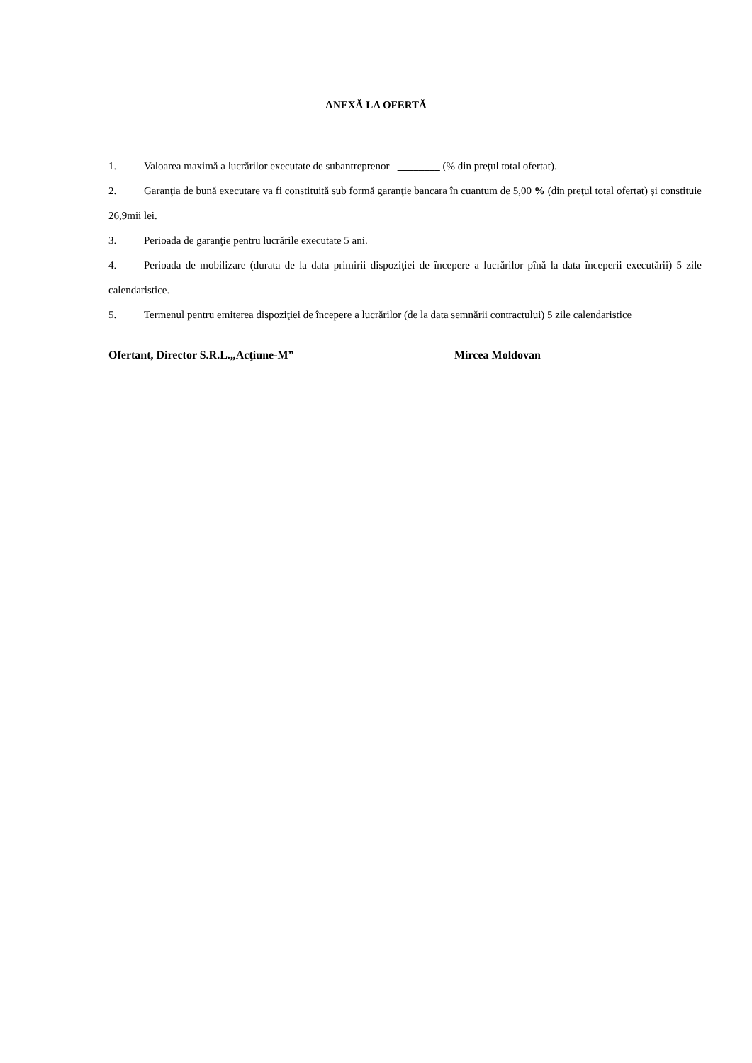ANEXĂ LA OFERTĂ
1. Valoarea maximă a lucrărilor executate de subantreprenor ________ (% din preţul total ofertat).
2. Garanţia de bună executare va fi constituită sub formă garanţie bancara în cuantum de 5,00 % (din preţul total ofertat) și constituie 26,9mii lei.
3. Perioada de garanţie pentru lucrările executate 5 ani.
4. Perioada de mobilizare (durata de la data primirii dispoziţiei de începere a lucrărilor pînă la data începerii executării) 5 zile calendaristice.
5. Termenul pentru emiterea dispoziţiei de începere a lucrărilor (de la data semnării contractului) 5 zile calendaristice
Ofertant, Director S.R.L.„Acţiune-M” Mircea Moldovan